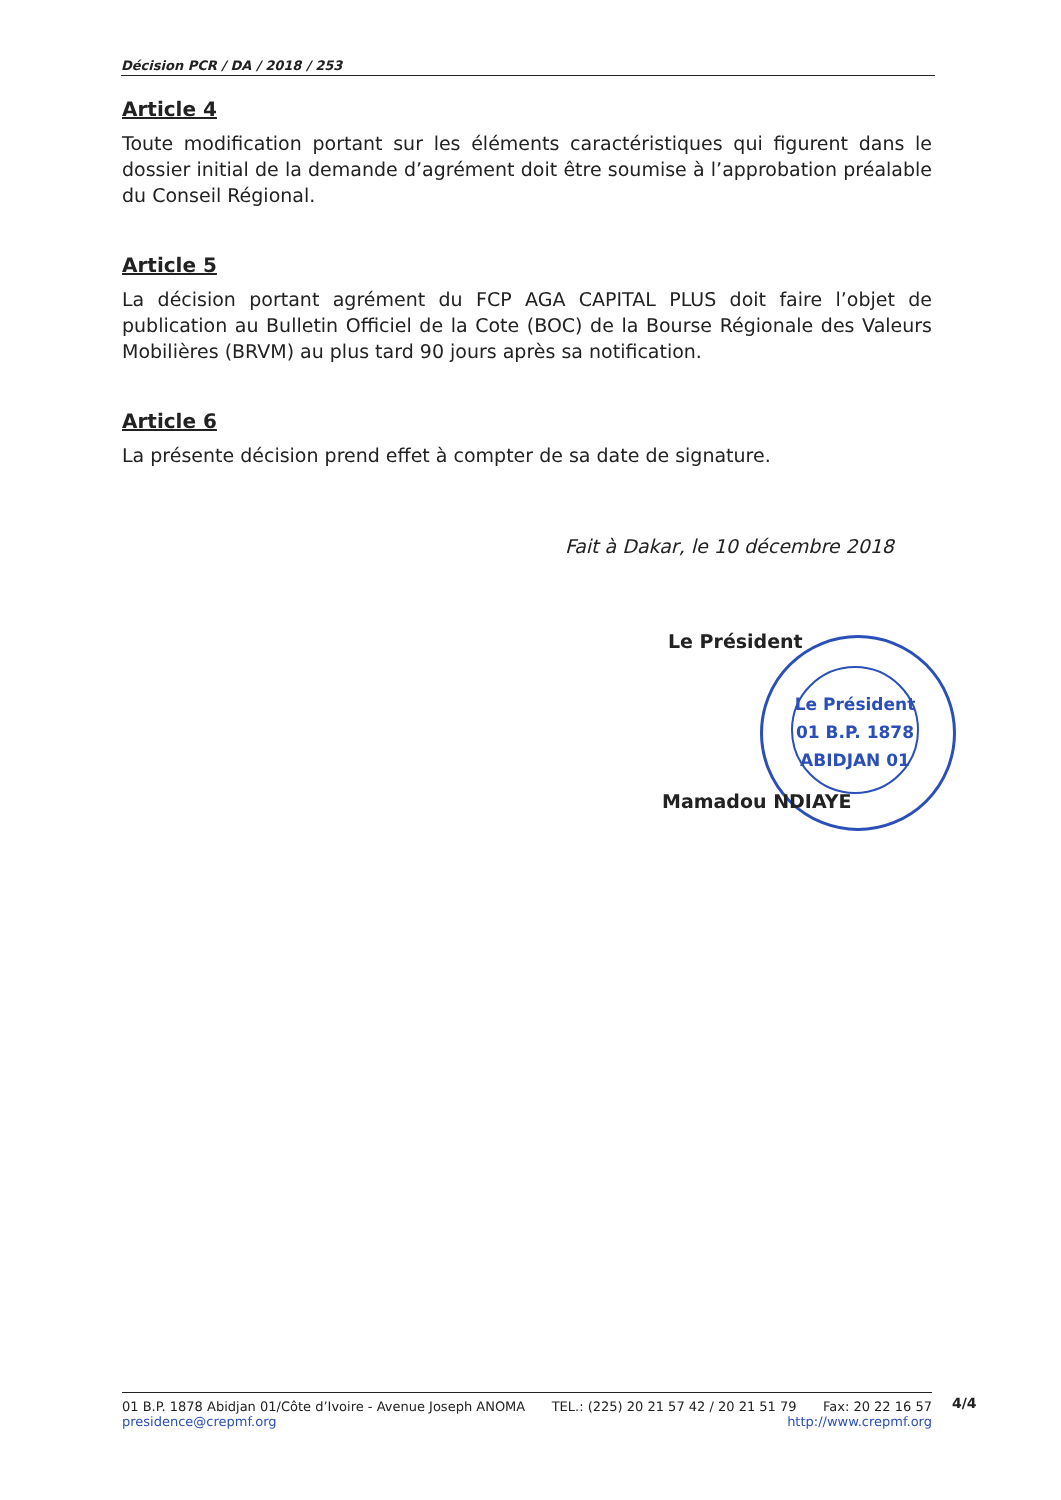Décision PCR / DA / 2018 / 253
Article 4
Toute modification portant sur les éléments caractéristiques qui figurent dans le dossier initial de la demande d’agrément doit être soumise à l’approbation préalable du Conseil Régional.
Article 5
La décision portant agrément du FCP AGA CAPITAL PLUS doit faire l’objet de publication au Bulletin Officiel de la Cote (BOC) de la Bourse Régionale des Valeurs Mobilières (BRVM) au plus tard 90 jours après sa notification.
Article 6
La présente décision prend effet à compter de sa date de signature.
Fait à Dakar, le 10 décembre 2018
Le Président
Le Président
01 B.P. 1878
ABIDJAN 01
Mamadou NDIAYE
01 B.P. 1878 Abidjan 01/Côte d’Ivoire - Avenue Joseph ANOMA TEL.: (225) 20 21 57 42 / 20 21 51 79 Fax: 20 22 16 57
presidence@crepmf.org http://www.crepmf.org
4/4